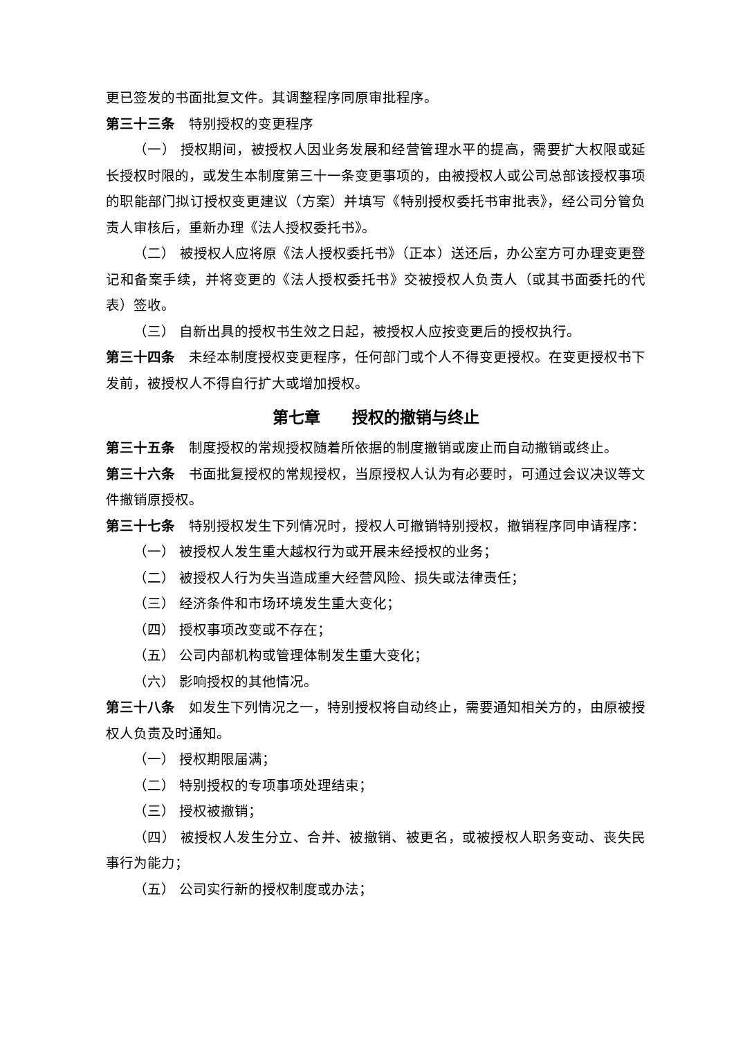更已签发的书面批复文件。其调整程序同原审批程序。
第三十三条　特别授权的变更程序
（一） 授权期间，被授权人因业务发展和经营管理水平的提高，需要扩大权限或延长授权时限的，或发生本制度第三十一条变更事项的，由被授权人或公司总部该授权事项的职能部门拟订授权变更建议（方案）并填写《特别授权委托书审批表》，经公司分管负责人审核后，重新办理《法人授权委托书》。
（二） 被授权人应将原《法人授权委托书》（正本）送还后，办公室方可办理变更登记和备案手续，并将变更的《法人授权委托书》交被授权人负责人（或其书面委托的代表）签收。
（三） 自新出具的授权书生效之日起，被授权人应按变更后的授权执行。
第三十四条　未经本制度授权变更程序，任何部门或个人不得变更授权。在变更授权书下发前，被授权人不得自行扩大或增加授权。
第七章　　授权的撤销与终止
第三十五条　制度授权的常规授权随着所依据的制度撤销或废止而自动撤销或终止。
第三十六条　书面批复授权的常规授权，当原授权人认为有必要时，可通过会议决议等文件撤销原授权。
第三十七条　特别授权发生下列情况时，授权人可撤销特别授权，撤销程序同申请程序：
（一） 被授权人发生重大越权行为或开展未经授权的业务；
（二） 被授权人行为失当造成重大经营风险、损失或法律责任；
（三） 经济条件和市场环境发生重大变化；
（四） 授权事项改变或不存在；
（五） 公司内部机构或管理体制发生重大变化；
（六） 影响授权的其他情况。
第三十八条　如发生下列情况之一，特别授权将自动终止，需要通知相关方的，由原被授权人负责及时通知。
（一） 授权期限届满；
（二） 特别授权的专项事项处理结束；
（三） 授权被撤销；
（四） 被授权人发生分立、合并、被撤销、被更名，或被授权人职务变动、丧失民事行为能力；
（五） 公司实行新的授权制度或办法；